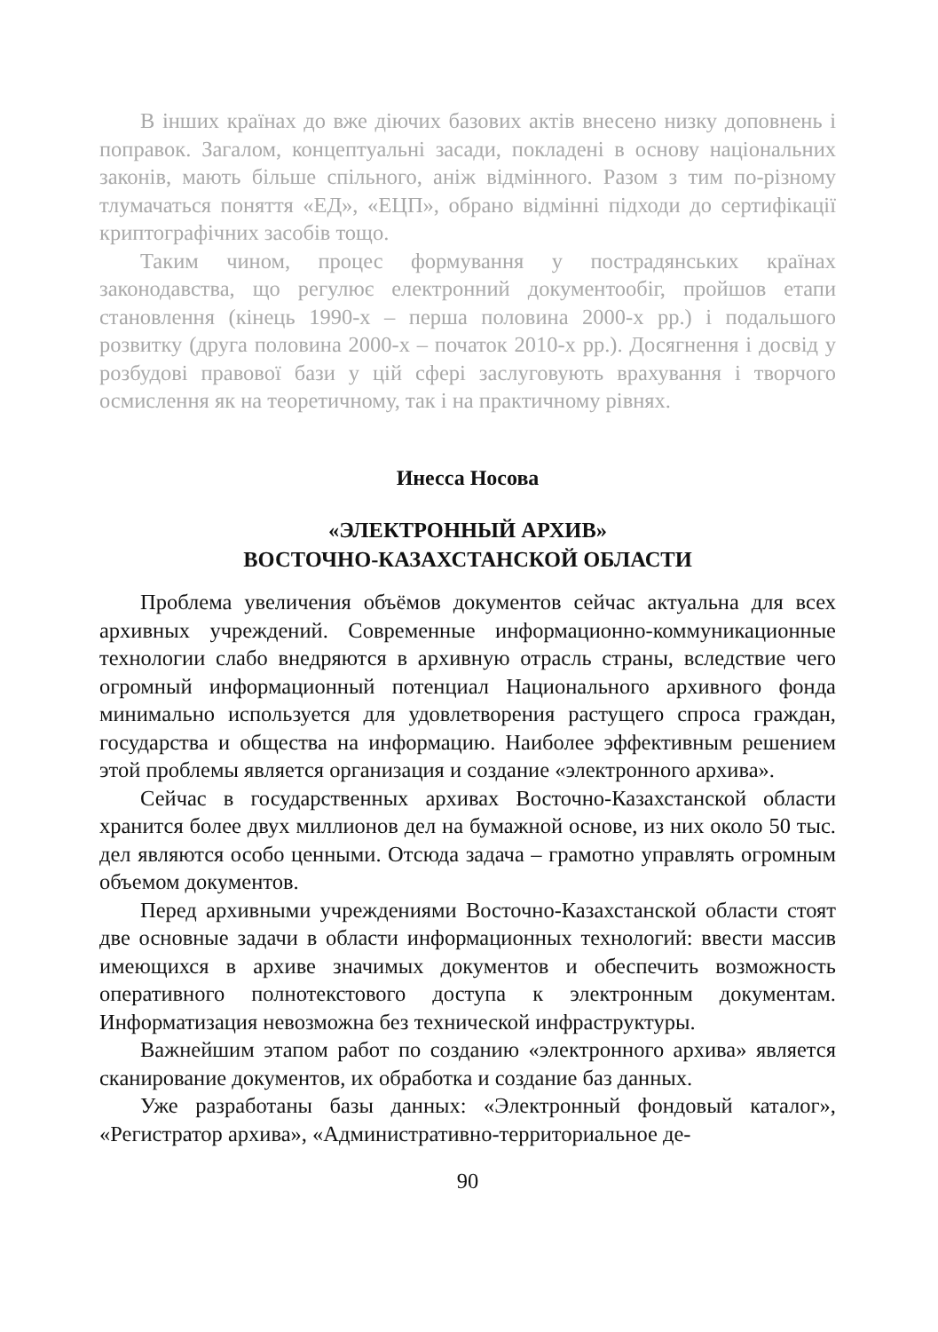В інших країнах до вже діючих базових актів внесено низку доповнень і поправок. Загалом, концептуальні засади, покладені в основу національних законів, мають більше спільного, аніж відмінного. Разом з тим по-різному тлумачаться поняття «ЕД», «ЕЦП», обрано відмінні підходи до сертифікації криптографічних засобів тощо.
Таким чином, процес формування у пострадянських країнах законодавства, що регулює електронний документообіг, пройшов етапи становлення (кінець 1990-х – перша половина 2000-х рр.) і подальшого розвитку (друга половина 2000-х – початок 2010-х рр.). Досягнення і досвід у розбудові правової бази у цій сфері заслуговують врахування і творчого осмислення як на теоретичному, так і на практичному рівнях.
Инесса Носова
«ЭЛЕКТРОННЫЙ АРХИВ»
ВОСТОЧНО-КАЗАХСТАНСКОЙ ОБЛАСТИ
Проблема увеличения объёмов документов сейчас актуальна для всех архивных учреждений. Современные информационно-коммуникационные технологии слабо внедряются в архивную отрасль страны, вследствие чего огромный информационный потенциал Национального архивного фонда минимально используется для удовлетворения растущего спроса граждан, государства и общества на информацию. Наиболее эффективным решением этой проблемы является организация и создание «электронного архива».
Сейчас в государственных архивах Восточно-Казахстанской области хранится более двух миллионов дел на бумажной основе, из них около 50 тыс. дел являются особо ценными. Отсюда задача – грамотно управлять огромным объемом документов.
Перед архивными учреждениями Восточно-Казахстанской области стоят две основные задачи в области информационных технологий: ввести массив имеющихся в архиве значимых документов и обеспечить возможность оперативного полнотекстового доступа к электронным документам. Информатизация невозможна без технической инфраструктуры.
Важнейшим этапом работ по созданию «электронного архива» является сканирование документов, их обработка и создание баз данных.
Уже разработаны базы данных: «Электронный фондовый каталог», «Регистратор архива», «Административно-территориальное де-
90